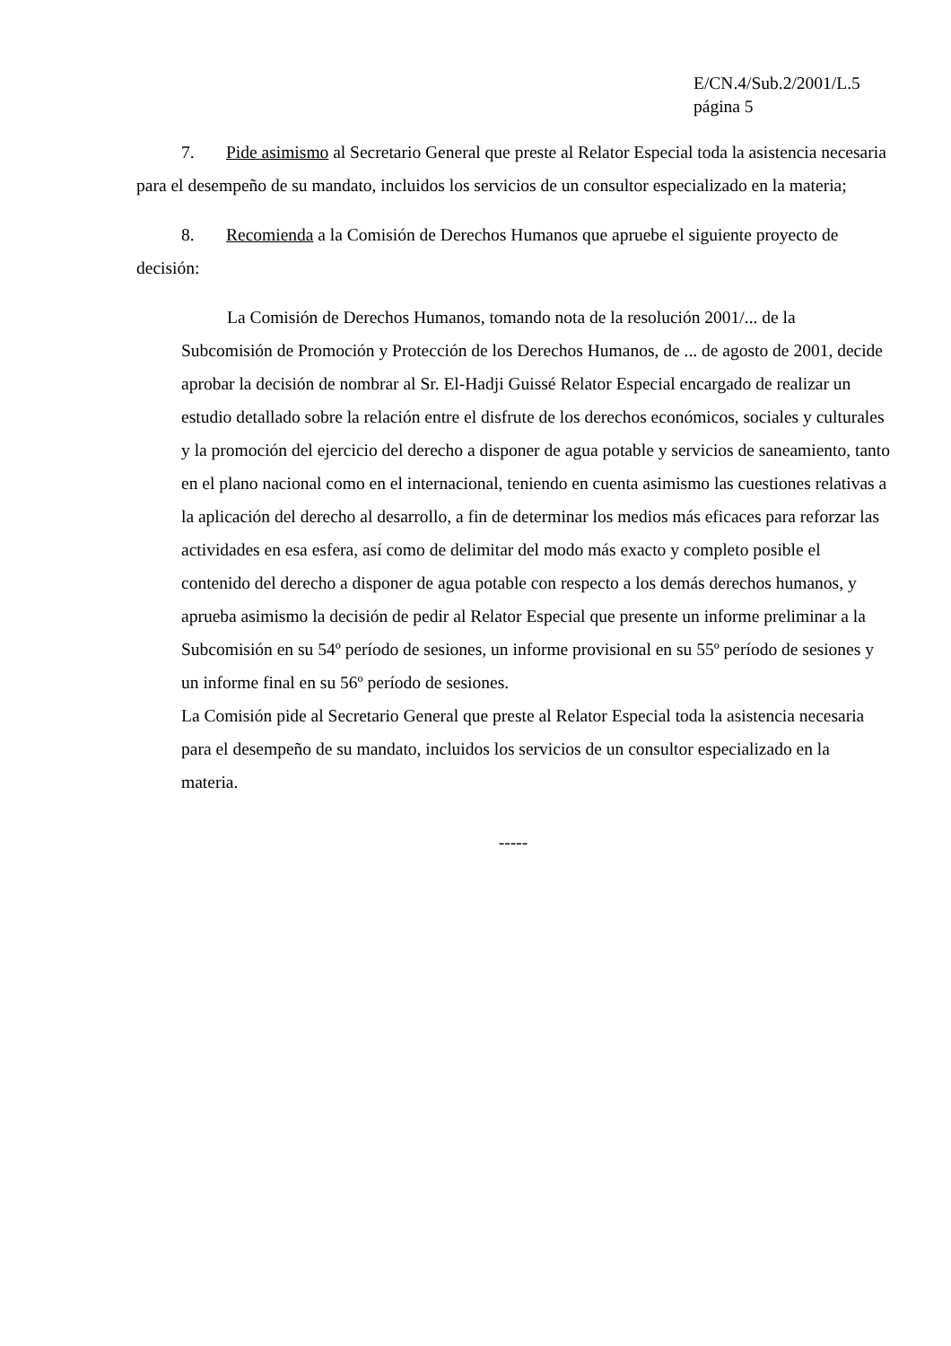E/CN.4/Sub.2/2001/L.5
página 5
7. Pide asimismo al Secretario General que preste al Relator Especial toda la asistencia necesaria para el desempeño de su mandato, incluidos los servicios de un consultor especializado en la materia;
8. Recomienda a la Comisión de Derechos Humanos que apruebe el siguiente proyecto de decisión:
La Comisión de Derechos Humanos, tomando nota de la resolución 2001/... de la Subcomisión de Promoción y Protección de los Derechos Humanos, de ... de agosto de 2001, decide aprobar la decisión de nombrar al Sr. El-Hadji Guissé Relator Especial encargado de realizar un estudio detallado sobre la relación entre el disfrute de los derechos económicos, sociales y culturales y la promoción del ejercicio del derecho a disponer de agua potable y servicios de saneamiento, tanto en el plano nacional como en el internacional, teniendo en cuenta asimismo las cuestiones relativas a la aplicación del derecho al desarrollo, a fin de determinar los medios más eficaces para reforzar las actividades en esa esfera, así como de delimitar del modo más exacto y completo posible el contenido del derecho a disponer de agua potable con respecto a los demás derechos humanos, y aprueba asimismo la decisión de pedir al Relator Especial que presente un informe preliminar a la Subcomisión en su 54º período de sesiones, un informe provisional en su 55º período de sesiones y un informe final en su 56º período de sesiones.
La Comisión pide al Secretario General que preste al Relator Especial toda la asistencia necesaria para el desempeño de su mandato, incluidos los servicios de un consultor especializado en la materia.
-----